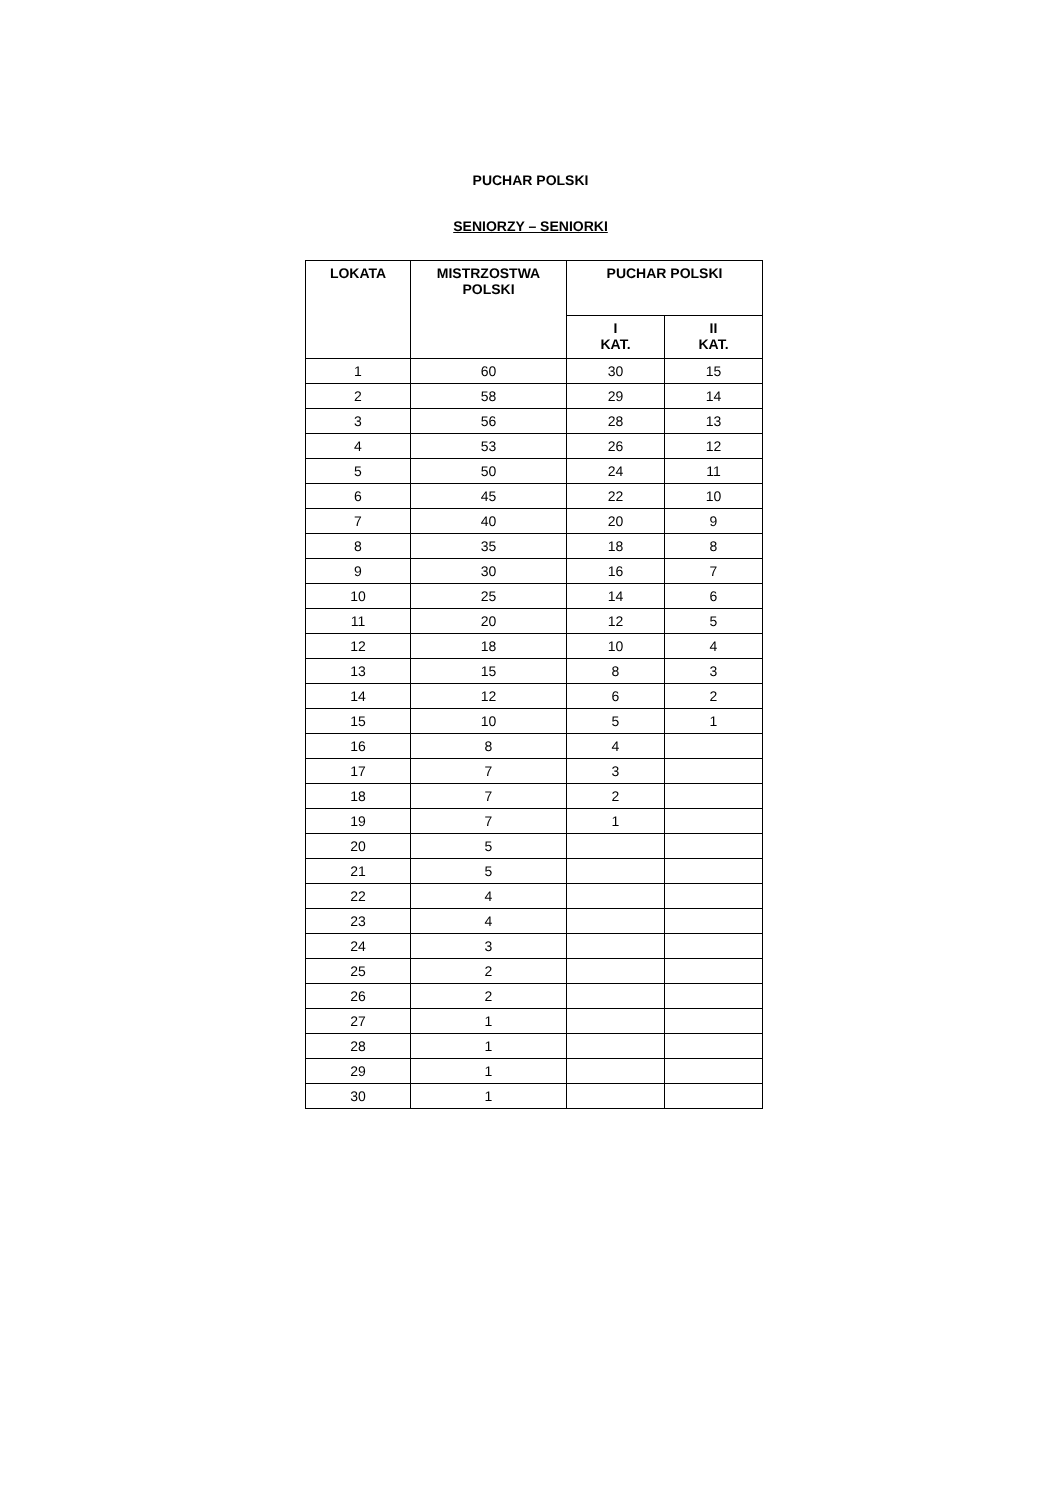PUCHAR POLSKI
SENIORZY – SENIORKI
| LOKATA | MISTRZOSTWA POLSKI | PUCHAR POLSKI | |
| --- | --- | --- | --- |
| | | I KAT. | II KAT. |
| 1 | 60 | 30 | 15 |
| 2 | 58 | 29 | 14 |
| 3 | 56 | 28 | 13 |
| 4 | 53 | 26 | 12 |
| 5 | 50 | 24 | 11 |
| 6 | 45 | 22 | 10 |
| 7 | 40 | 20 | 9 |
| 8 | 35 | 18 | 8 |
| 9 | 30 | 16 | 7 |
| 10 | 25 | 14 | 6 |
| 11 | 20 | 12 | 5 |
| 12 | 18 | 10 | 4 |
| 13 | 15 | 8 | 3 |
| 14 | 12 | 6 | 2 |
| 15 | 10 | 5 | 1 |
| 16 | 8 | 4 | |
| 17 | 7 | 3 | |
| 18 | 7 | 2 | |
| 19 | 7 | 1 | |
| 20 | 5 | | |
| 21 | 5 | | |
| 22 | 4 | | |
| 23 | 4 | | |
| 24 | 3 | | |
| 25 | 2 | | |
| 26 | 2 | | |
| 27 | 1 | | |
| 28 | 1 | | |
| 29 | 1 | | |
| 30 | 1 | | |